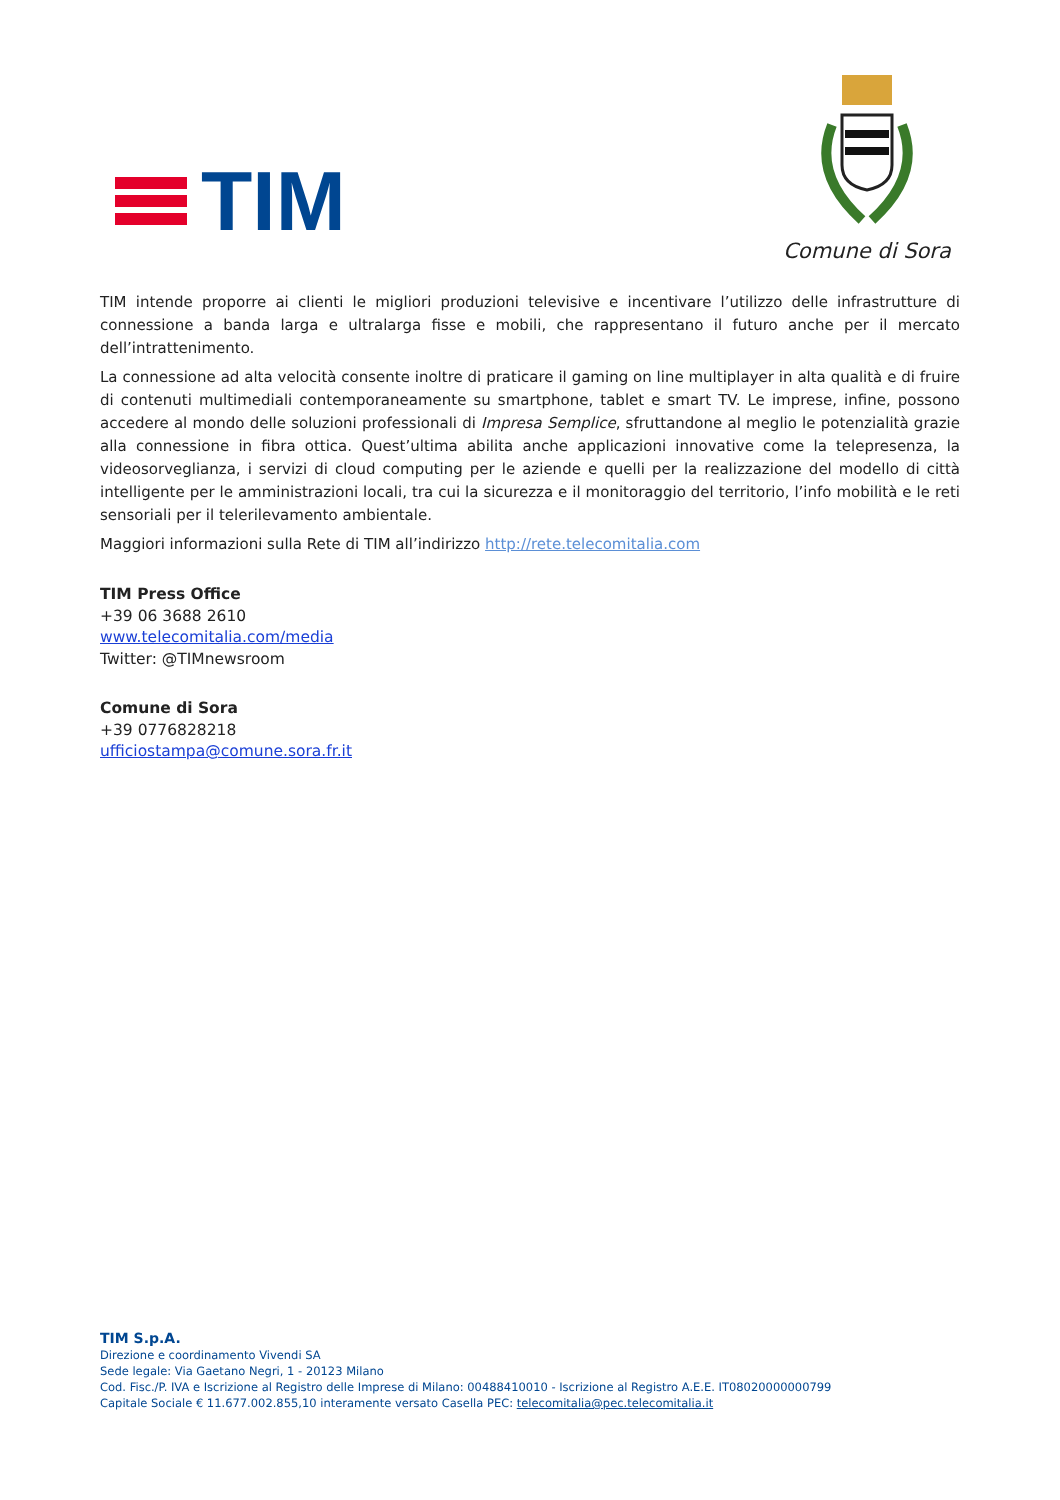TIM
Comune di Sora
TIM intende proporre ai clienti le migliori produzioni televisive e incentivare l’utilizzo delle infrastrutture di connessione a banda larga e ultralarga fisse e mobili, che rappresentano il futuro anche per il mercato dell’intrattenimento.
La connessione ad alta velocità consente inoltre di praticare il gaming on line multiplayer in alta qualità e di fruire di contenuti multimediali contemporaneamente su smartphone, tablet e smart TV. Le imprese, infine, possono accedere al mondo delle soluzioni professionali di Impresa Semplice, sfruttandone al meglio le potenzialità grazie alla connessione in fibra ottica. Quest’ultima abilita anche applicazioni innovative come la telepresenza, la videosorveglianza, i servizi di cloud computing per le aziende e quelli per la realizzazione del modello di città intelligente per le amministrazioni locali, tra cui la sicurezza e il monitoraggio del territorio, l’info mobilità e le reti sensoriali per il telerilevamento ambientale.
Maggiori informazioni sulla Rete di TIM all’indirizzo http://rete.telecomitalia.com
TIM Press Office
+39 06 3688 2610
www.telecomitalia.com/media
Twitter: @TIMnewsroom
Comune di Sora
+39 0776828218
ufficiostampa@comune.sora.fr.it
TIM S.p.A.
Direzione e coordinamento Vivendi SA
Sede legale: Via Gaetano Negri, 1 - 20123 Milano
Cod. Fisc./P. IVA e Iscrizione al Registro delle Imprese di Milano: 00488410010 - Iscrizione al Registro A.E.E. IT08020000000799
Capitale Sociale € 11.677.002.855,10 interamente versato Casella PEC: telecomitalia@pec.telecomitalia.it